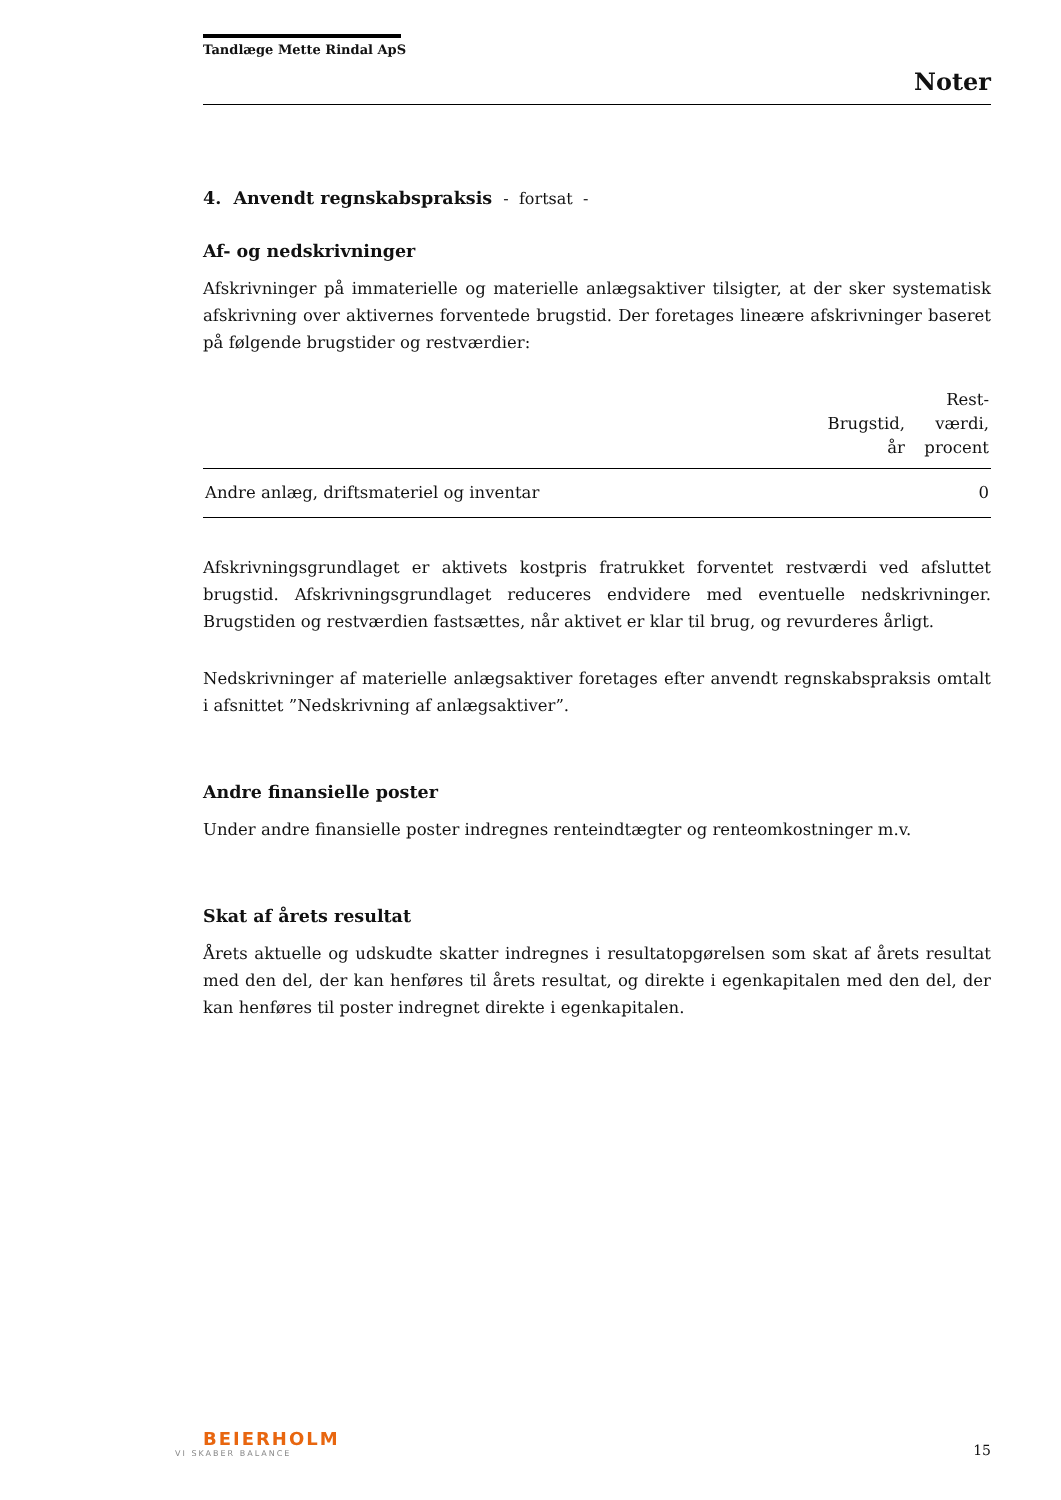Tandlæge Mette Rindal ApS
Noter
4. Anvendt regnskabspraksis - fortsat -
Af- og nedskrivninger
Afskrivninger på immaterielle og materielle anlægsaktiver tilsigter, at der sker systematisk afskrivning over aktivernes forventede brugstid. Der foretages lineære afskrivninger baseret på følgende brugstider og restværdier:
| | Brugstid, år | Rest- værdi, procent |
| --- | --- | --- |
| Andre anlæg, driftsmateriel og inventar | | 0 |
Afskrivningsgrundlaget er aktivets kostpris fratrukket forventet restværdi ved afsluttet brugstid. Afskrivningsgrundlaget reduceres endvidere med eventuelle nedskrivninger. Brugstiden og restværdien fastsættes, når aktivet er klar til brug, og revurderes årligt.
Nedskrivninger af materielle anlægsaktiver foretages efter anvendt regnskabspraksis omtalt i afsnittet ”Nedskrivning af anlægsaktiver”.
Andre finansielle poster
Under andre finansielle poster indregnes renteindtægter og renteomkostninger m.v.
Skat af årets resultat
Årets aktuelle og udskudte skatter indregnes i resultatopgørelsen som skat af årets resultat med den del, der kan henføres til årets resultat, og direkte i egenkapitalen med den del, der kan henføres til poster indregnet direkte i egenkapitalen.
BEIERHOLM
VI SKABER BALANCE
15